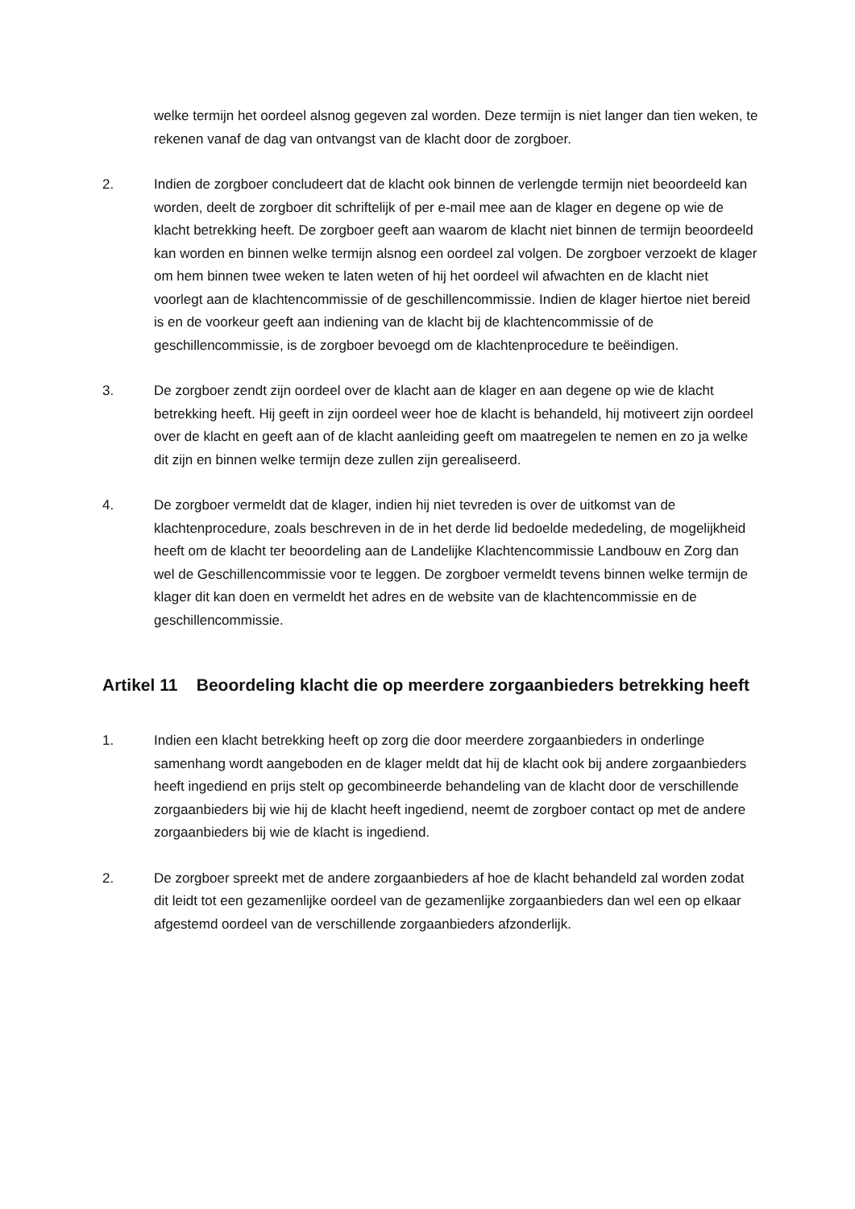welke termijn het oordeel alsnog gegeven zal worden. Deze termijn is niet langer dan tien weken, te rekenen vanaf de dag van ontvangst van de klacht door de zorgboer.
2. Indien de zorgboer concludeert dat de klacht ook binnen de verlengde termijn niet beoordeeld kan worden, deelt de zorgboer dit schriftelijk of per e-mail mee aan de klager en degene op wie de klacht betrekking heeft. De zorgboer geeft aan waarom de klacht niet binnen de termijn beoordeeld kan worden en binnen welke termijn alsnog een oordeel zal volgen. De zorgboer verzoekt de klager om hem binnen twee weken te laten weten of hij het oordeel wil afwachten en de klacht niet voorlegt aan de klachtencommissie of de geschillencommissie. Indien de klager hiertoe niet bereid is en de voorkeur geeft aan indiening van de klacht bij de klachtencommissie of de geschillencommissie, is de zorgboer bevoegd om de klachtenprocedure te beëindigen.
3. De zorgboer zendt zijn oordeel over de klacht aan de klager en aan degene op wie de klacht betrekking heeft. Hij geeft in zijn oordeel weer hoe de klacht is behandeld, hij motiveert zijn oordeel over de klacht en geeft aan of de klacht aanleiding geeft om maatregelen te nemen en zo ja welke dit zijn en binnen welke termijn deze zullen zijn gerealiseerd.
4. De zorgboer vermeldt dat de klager, indien hij niet tevreden is over de uitkomst van de klachtenprocedure, zoals beschreven in de in het derde lid bedoelde mededeling, de mogelijkheid heeft om de klacht ter beoordeling aan de Landelijke Klachtencommissie Landbouw en Zorg dan wel de Geschillencommissie voor te leggen. De zorgboer vermeldt tevens binnen welke termijn de klager dit kan doen en vermeldt het adres en de website van de klachtencommissie en de geschillencommissie.
Artikel 11 Beoordeling klacht die op meerdere zorgaanbieders betrekking heeft
1. Indien een klacht betrekking heeft op zorg die door meerdere zorgaanbieders in onderlinge samenhang wordt aangeboden en de klager meldt dat hij de klacht ook bij andere zorgaanbieders heeft ingediend en prijs stelt op gecombineerde behandeling van de klacht door de verschillende zorgaanbieders bij wie hij de klacht heeft ingediend, neemt de zorgboer contact op met de andere zorgaanbieders bij wie de klacht is ingediend.
2. De zorgboer spreekt met de andere zorgaanbieders af hoe de klacht behandeld zal worden zodat dit leidt tot een gezamenlijke oordeel van de gezamenlijke zorgaanbieders dan wel een op elkaar afgestemd oordeel van de verschillende zorgaanbieders afzonderlijk.